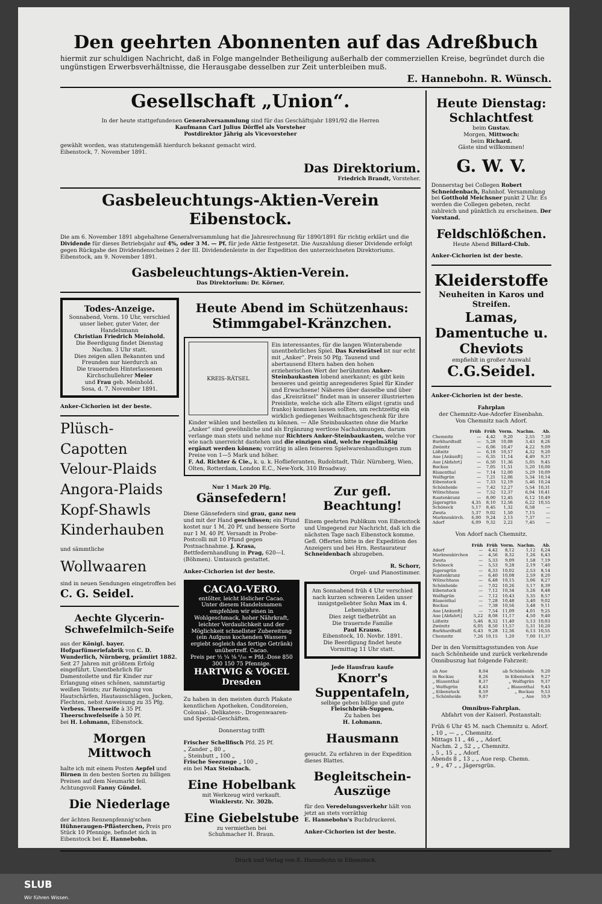Den geehrten Abonnenten auf das Adreßbuch
hiermit zur schuldigen Nachricht, daß in Folge mangelnder Betheiligung außerhalb der commerziellen Kreise, begründet durch die ungünstigen Erwerbsverhältnisse, die Herausgabe desselben zur Zeit unterbleiben muß.
E. Hannebohn. R. Wünsch.
Gesellschaft „Union“.
In der heute stattgefundenen Generalversammlung sind für das Geschäftsjahr 1891/92 die Herren
Kaufmann Carl Julius Dörffel als Vorsteher
Postdirektor Jährig als Vicevorsteher
gewählt worden, was statutengemäß hierdurch bekannt gemacht wird.
Eibenstock, 7. November 1891.
Das Direktorium.
Friedrich Brandt, Vorsteher.
Gasbeleuchtungs-Aktien-Verein Eibenstock.
Die am 6. November 1891 abgehaltene Generalversammlung hat die Jahresrechnung für 1890/1891 für richtig erklärt und die Dividende für dieses Betriebsjahr auf 4%, oder 3 M. — Pf. für jede Aktie festgesetzt. Die Auszahlung dieser Dividende erfolgt gegen Rückgabe des Dividendenscheines 2 der III. Dividendenleiste in der Expedition des unterzeichneten Direktoriums.
Eibenstock, am 9. November 1891.
Gasbeleuchtungs-Aktien-Verein.
Das Direktorium: Dr. Körner.
Todes-Anzeige.
Sonnabend, Vorm. 10 Uhr, verschied unser lieber, guter Vater, der Handelsmann
Christian Friedrich Meinhold.
Die Beerdigung findet Dienstag Nachm. 3 Uhr statt.
Dies zeigen allen Bekannten und Freunden nur hierdurch an
Die trauernden Hinterlassenen
Kirchschullehrer Meier
und Frau geb. Meinhold.
Sosa, d. 7. November 1891.
Anker-Cichorien ist der beste.
Plüsch-Capotten
Velour-Plaids
Angora-Plaids
Kopf-Shawls
Kinderhauben
und sämmtliche
Wollwaaren
sind in neuen Sendungen eingetroffen bei C. G. Seidel.
Aechte Glycerin-Schwefelmilch-Seife
aus der Königl. bayer. Hofparfümeriefabrik von C. D. Wunderlich, Nürnberg, prämiirt 1882. Seit 27 Jahren mit größtem Erfolg eingeführt. Unentbehrlich für Damentoilette und für Kinder zur Erlangung eines schönen, sammtartig weißen Teints; zur Reinigung von Hautschärfen, Hautausschlägen, Jucken, Flechten, nebst Anweisung zu 35 Pfg.
Verbess. Theerseife à 35 Pf.
Theerschwefelseife à 50 Pf.
bei H. Lohmann, Eibenstock.
Morgen Mittwoch
halte ich mit einem Posten Aepfel und Birnen in den besten Sorten zu billigen Preisen auf dem Neumarkt feil.
Achtungsvoll Fanny Gündel.
Die Niederlage
der ächten Rennenpfennig'schen Hühneraugen-Pflästerchen, Preis pro Stück 10 Pfennige, befindet sich in Eibenstock bei E. Hannebohn.
Heute Abend im Schützenhaus:
Stimmgabel-Kränzchen.
KREIS-RÄTSEL
Ein interessantes, für die langen Winterabende unentbehrliches Spiel. Das Kreisrätsel ist nur echt mit „Anker“. Preis 50 Pfg. Tausend und abertausend Eltern haben den hohen erzieherischen Wert der berühmten Anker-Steinbaukasten lobend anerkannt; es gibt kein besseres und geistig anregenderes Spiel für Kinder und Erwachsene! Näheres über dasselbe und über das „Kreisrätsel“ findet man in unserer illustrierten Preisliste, welche sich alle Eltern eiligst (gratis und franko) kommen lassen sollten, um rechtzeitig ein wirklich gediegenes Weihnachtsgeschenk für ihre Kinder wählen und bestellen zu können. — Alle Steinbaukasten ohne die Marke „Anker“ sind gewöhnliche und als Ergänzung wertlose Nachahmungen, darum verlange man stets und nehme nur Richters Anker-Steinbaukasten, welche vor wie nach unerreicht dastehen und die einzigen sind, welche regelmäßig ergänzt werden können; vorrätig in allen feineren Spielwarenhandlungen zum Preise von 1—5 Mark und höher.
F. Ad. Richter & Cie., k. u. k. Hoflieferanten, Rudolstadt, Thür. Nürnberg, Wien, Olten, Rotterdam, London E.C., New-York, 310 Broadway.
Nur 1 Mark 20 Pfg.
Gänsefedern!
Diese Gänsefedern sind grau, ganz neu und mit der Hand geschlissen; ein Pfund kostet nur 1 M. 20 Pf. und bessere Sorte nur 1 M. 40 Pf. Versandt in Probe-Postcolli mit 10 Pfund gegen Postnachnahme. J. Krasa, Bettfedernhandlung in Prag, 620—I. (Böhmen). Umtausch gestattet.
Anker-Cichorien ist der beste.
CACAO-VERO.
entölter, leicht löslicher Cacao.
Unter diesem Handelsnamen empfehlen wir einen in Wohlgeschmack, hoher Nährkraft, leichter Verdaulichkeit und der Möglichkeit schnellster Zubereitung (ein Aufguss kochenden Wassers ergiebt sogleich das fertige Getränk) unübertreff. Cacao.
Preis per ½ ¼ ⅛ ¹/₁₆ = Pfd.-Dose 850 300 150 75 Pfennige.
HARTWIG & VOGEL Dresden
Zu haben in den meisten durch Plakate kenntlichen Apotheken, Conditoreien, Colonial-, Delikatess-, Drogenwaaren- und Spezial-Geschäften.
Donnerstag trifft
Frischer Schellfisch Pfd. 25 Pf.
„ Zander „ 80 „
„ Steinbutt „ 100 „
Frische Seezunge „ 100 „
ein bei Max Steinbach.
Eine Hobelbank
mit Werkzeug wird verkauft.
Winklerstr. Nr. 302b.
Eine Giebelstube
zu vermiethen bei
Schuhmacher H. Braun.
Zur gefl. Beachtung!
Einem geehrten Publikum von Eibenstock und Umgegend zur Nachricht, daß ich die nächsten Tage nach Eibenstock komme.
Gefl. Offerten bitte in der Expedition des Anzeigers und bei Hrn. Restaurateur Schneidenbach abzugeben.
R. Schorr,
Orgel- und Pianostimmer.
Am Sonnabend früh 4 Uhr verschied nach kurzen schweren Leiden unser innigstgeliebter Sohn Max im 4. Lebensjahre.
Dies zeigt tiefbetrübt an
Die trauernde Familie
Paul Krauss.
Eibenstock, 10. Novbr. 1891.
Die Beerdigung findet heute Vormittag 11 Uhr statt.
Jede Hausfrau kaufe
Knorr's Suppentafeln,
selbige geben billige und gute
Fleischbrüh-Suppen.
Zu haben bei
H. Lohmann.
Hausmann
gesucht. Zu erfahren in der Expedition dieses Blattes.
Begleitschein-Auszüge
für den Veredelungsverkehr hält von jetzt an stets vorräthig
E. Hannebohn's Buchdruckerei.
Anker-Cichorien ist der beste.
Heute Dienstag: Schlachtfest
beim Gustav.
Morgen, Mittwoch:
beim Richard.
Gäste sind willkommen!
G. W. V.
Donnerstag bei Collegen Robert Schneidenbach, Bahnhof. Versammlung bei Gotthold Meichsner punkt 2 Uhr. Es werden die Collegen gebeten, recht zahlreich und pünktlich zu erscheinen. Der Vorstand.
Feldschlößchen.
Heute Abend Billard-Club.
Anker-Cichorien ist der beste.
Kleiderstoffe
Neuheiten in Karos und Streifen.
Lamas, Damentuche u. Cheviots
empfiehlt in großer Auswahl
C.G.Seidel.
Anker-Cichorien ist der beste.
Fahrplan
der Chemnitz-Aue-Adorfer Eisenbahn.
Von Chemnitz nach Adorf.
| | Früh | Früh | Vorm. | Nachm. | Ab. |
| --- | --- | --- | --- | --- | --- |
| Chemnitz | — | 4,42 | 9,20 | 2,55 | 7,30 |
| Burkhardtsdf. | — | 5,28 | 10,08 | 3,43 | 8,26 |
| Zwönitz | — | 6,06 | 10,47 | 4,22 | 9,09 |
| Lößnitz | — | 6,18 | 10,57 | 4,32 | 9,20 |
| Aue [Ankunft] | — | 6,35 | 11,14 | 4,49 | 9,37 |
| Aue [Abfahrt] | — | 6,50 | 11,36 | 5,05 | 9,45 |
| Bockau | — | 7,05 | 11,51 | 5,20 | 10,00 |
| Blauenthal | — | 7,14 | 12,00 | 5,29 | 10,09 |
| Wolfsgrün | — | 7,21 | 12,06 | 5,34 | 10,14 |
| Eibenstock | — | 7,33 | 12,19 | 5,46 | 10,24 |
| Schönheide | — | 7,42 | 12,27 | 5,54 | 10,31 |
| Wilzschhaus | — | 7,52 | 12,37 | 6,04 | 10,41 |
| Rautenkranz | — | 8,00 | 12,45 | 6,12 | 10,49 |
| Jägersgrün | 4,35 | 8,10 | 12,56 | 6,22 | 10,55 |
| Schöneck | 5,17 | 8,45 | 1,32 | 6,58 | — |
| Zwota | 5,37 | 9,02 | 1,50 | 7,15 | — |
| Markneukirch. | 6,00 | 9,24 | 2,13 | 7,37 | — |
| Adorf | 6,09 | 9,32 | 2,22 | 7,45 | — |
Von Adorf nach Chemnitz.
| | Früh | Früh | Vorm. | Nachm. | Ab. |
| --- | --- | --- | --- | --- | --- |
| Adorf | — | 4,42 | 8,12 | 1,12 | 6,24 |
| Markneukirchen | — | 4,56 | 8,32 | 1,26 | 6,43 |
| Zwota | — | 5,33 | 9,09 | 1,58 | 7,19 |
| Schöneck | — | 5,53 | 9,28 | 2,19 | 7,40 |
| Jägersgrün | — | 6,33 | 10,02 | 2,53 | 8,14 |
| Rautenkranz | — | 6,40 | 10,08 | 2,59 | 8,20 |
| Wilzschhaus | — | 6,48 | 10,15 | 3,06 | 8,27 |
| Schönheide | — | 7,02 | 10,26 | 3,17 | 8,39 |
| Eibenstock | — | 7,12 | 10,34 | 3,26 | 8,48 |
| Wolfsgrün | — | 7,12 | 10,43 | 3,35 | 8,57 |
| Blauenthal | — | 7,28 | 10,48 | 3,40 | 9,02 |
| Bockau | — | 7,38 | 10,56 | 3,48 | 9,11 |
| Aue [Ankunft] | — | 7,54 | 11,09 | 4,01 | 9,25 |
| Aue [Abfahrt] | 5,22 | 8,08 | 11,17 | 4,50 | 9,40 |
| Lößnitz | 5,46 | 8,32 | 11,40 | 5,13 | 10,03 |
| Zwönitz | 6,05 | 8,50 | 11,57 | 5,31 | 10,20 |
| Burkhardtsdf. | 6,43 | 9,28 | 12,36 | 6,13 | 10,55 |
| Chemnitz | 7,26 | 10,15 | 1,20 | 7,00 | 11,37 |
Der in den Vormittagsstunden von Aue nach Schönheide und zurück verkehrende Omnibuszug hat folgende Fahrzeit:
| ab Aue | 8,04 | ab Schönheide | 9,20 |
| in Bockau | 8,26 | in Eibenstock | 9,27 |
| „ Blauenthal | 8,37 | „ Wolfsgrün | 9,37 |
| „ Wolfsgrün | 8,43 | „ Blauenthal | 9,43 |
| „ Eibenstock | 8,59 | „ Bockau | 9,53 |
| „ Schönheide | 9,07 | „ Aue | 10,9 |
Omnibus-Fahrplan.
Abfahrt von der Kaiserl. Postanstalt:
Früh 6 Uhr 45 M. nach Chemnitz u. Adorf.
„ 10 „ — „ „ Chemnitz.
Mittags 11 „ 46 „ „ Adorf.
Nachm. 2 „ 52 „ „ Chemnitz.
„ 5 „ 15 „ „ Adorf.
Abends 8 „ 13 „ „ Aue resp. Chemn.
„ 9 „ 47 „ „ Jägersgrün.
Druck und Verlag von E. Hannebohn in Eibenstock.
SLUB
Wir führen Wissen.